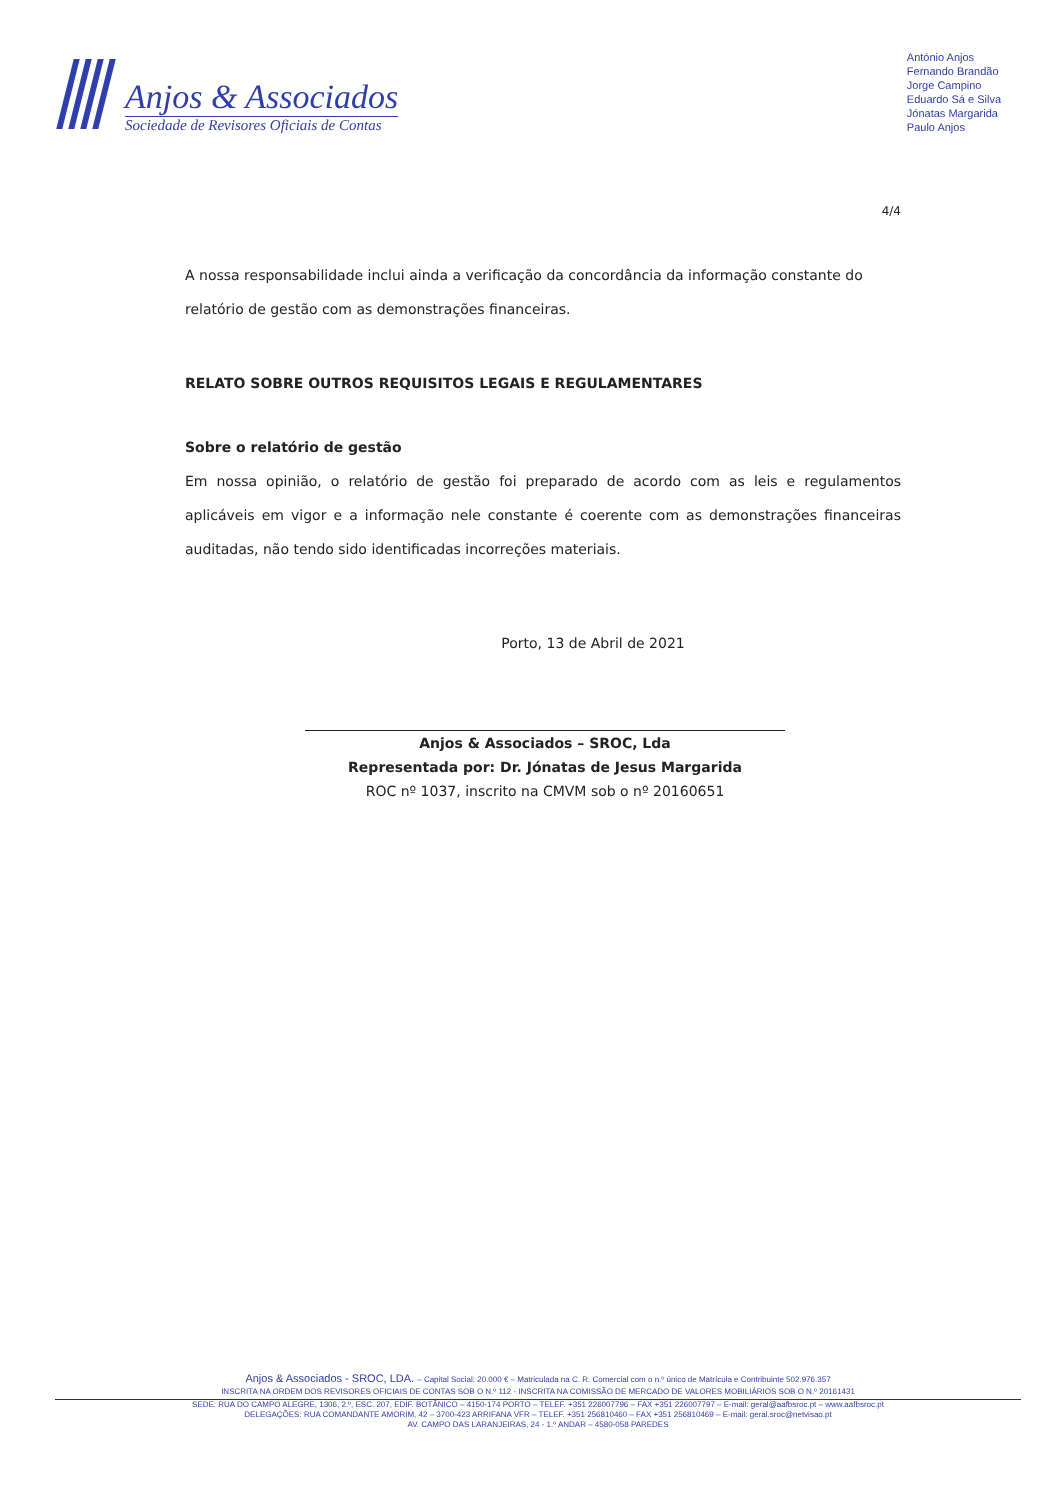Anjos & Associados
Sociedade de Revisores Oficiais de Contas
António Anjos
Fernando Brandão
Jorge Campino
Eduardo Sá e Silva
Jónatas Margarida
Paulo Anjos
4/4
A nossa responsabilidade inclui ainda a verificação da concordância da informação constante do relatório de gestão com as demonstrações financeiras.
RELATO SOBRE OUTROS REQUISITOS LEGAIS E REGULAMENTARES
Sobre o relatório de gestão
Em nossa opinião, o relatório de gestão foi preparado de acordo com as leis e regulamentos aplicáveis em vigor e a informação nele constante é coerente com as demonstrações financeiras auditadas, não tendo sido identificadas incorreções materiais.
Porto, 13 de Abril de 2021
Anjos & Associados – SROC, Lda
Representada por: Dr. Jónatas de Jesus Margarida
ROC nº 1037, inscrito na CMVM sob o nº 20160651
Anjos & Associados - SROC, LDA. – Capital Social: 20.000 € – Matriculada na C. R. Comercial com o n.º único de Matrícula e Contribuinte 502.976.357
INSCRITA NA ORDEM DOS REVISORES OFICIAIS DE CONTAS SOB O N.º 112 - INSCRITA NA COMISSÃO DE MERCADO DE VALORES MOBILIÁRIOS SOB O N.º 20161431
SEDE: RUA DO CAMPO ALEGRE, 1306, 2.º, ESC. 207, EDIF. BOTÂNICO – 4150-174 PORTO – TELEF. +351 226007796 – FAX +351 226007797 – E-mail: geral@aafbsroc.pt – www.aafbsroc.pt
DELEGAÇÕES: RUA COMANDANTE AMORIM, 42 – 3700-423 ARRIFANA VFR – TELEF. +351 256810460 – FAX +351 256810469 – E-mail: geral.sroc@netvisao.pt
AV. CAMPO DAS LARANJEIRAS, 24 - 1.º ANDAR – 4580-058 PAREDES